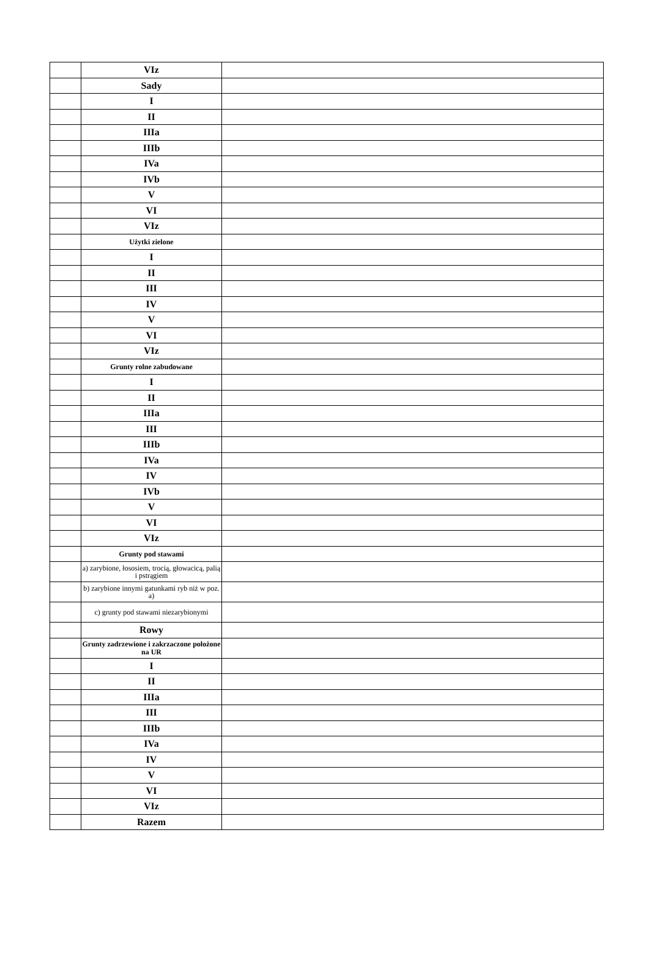| | VIz | |
| | Sady | |
| | I | |
| | II | |
| | IIIa | |
| | IIIb | |
| | IVa | |
| | IVb | |
| | V | |
| | VI | |
| | VIz | |
| | Użytki zielone | |
| | I | |
| | II | |
| | III | |
| | IV | |
| | V | |
| | VI | |
| | VIz | |
| | Grunty rolne zabudowane | |
| | I | |
| | II | |
| | IIIa | |
| | III | |
| | IIIb | |
| | IVa | |
| | IV | |
| | IVb | |
| | V | |
| | VI | |
| | VIz | |
| | Grunty pod stawami | |
| | a) zarybione, łososiem, trocią, głowacicą, palią i pstrągiem | |
| | b) zarybione innymi gatunkami ryb niż w poz. a) | |
| | c) grunty pod stawami niezarybionymi | |
| | Rowy | |
| | Grunty zadrzewione i zakrzaczone położone na UR | |
| | I | |
| | II | |
| | IIIa | |
| | III | |
| | IIIb | |
| | IVa | |
| | IV | |
| | V | |
| | VI | |
| | VIz | |
| | Razem | |